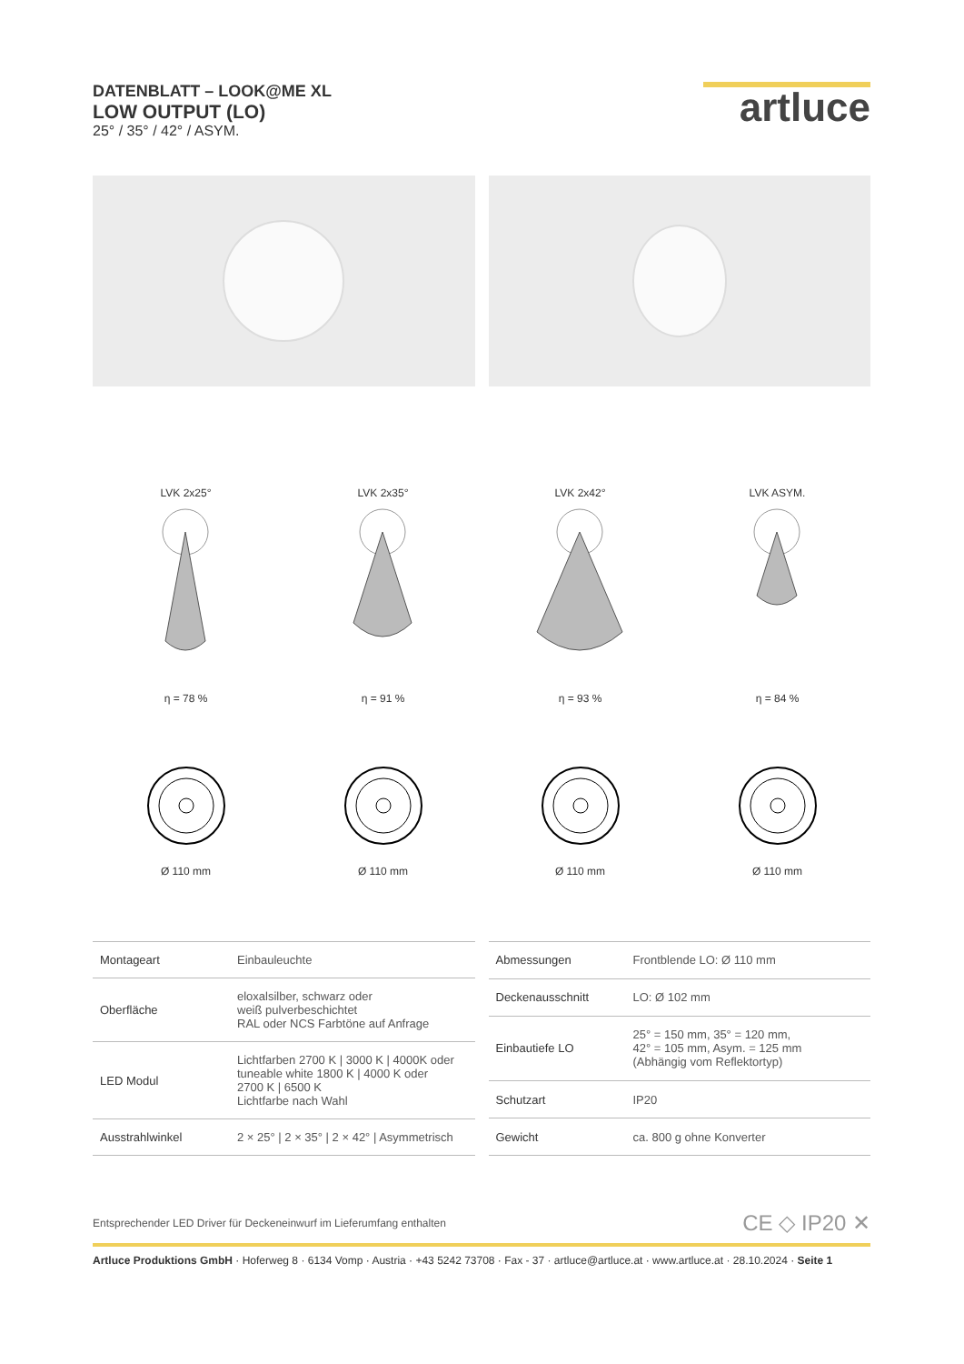DATENBLATT – LOOK@ME XL
LOW OUTPUT (LO)
25° / 35° / 42° / ASYM.
artluce
LVK 2x25°η = 78 % LVK 2x35°η = 91 % LVK 2x42°η = 93 % LVK ASYM.η = 84 %
Ø 110 mm
Ø 110 mm
Ø 110 mm
Ø 110 mm
| Montageart | Einbauleuchte |
| Oberfläche | eloxalsilber, schwarz oder weiß pulverbeschichtet RAL oder NCS Farbtöne auf Anfrage |
| LED Modul | Lichtfarben 2700 K / 3000 K / 4000K oder tuneable white 1800 K / 4000 K oder 2700 K / 6500 K Lichtfarbe nach Wahl |
| Ausstrahlwinkel | 2 × 25° / 2 × 35° / 2 × 42° / Asymmetrisch |
| Abmessungen | Frontblende LO: Ø 110 mm |
| Deckenausschnitt | LO: Ø 102 mm |
| Einbautiefe LO | 25° = 150 mm, 35° = 120 mm, 42° = 105 mm, Asym. = 125 mm (Abhängig vom Reflektortyp) |
| Schutzart | IP20 |
| Gewicht | ca. 800 g ohne Konverter |
Entsprechender LED Driver für Deckeneinwurf im Lieferumfang enthalten CE ◇ IP20 ✕
Artluce Produktions GmbH · Hoferweg 8 · 6134 Vomp · Austria · +43 5242 73708 · Fax - 37 · artluce@artluce.at · www.artluce.at · 28.10.2024 · Seite 1